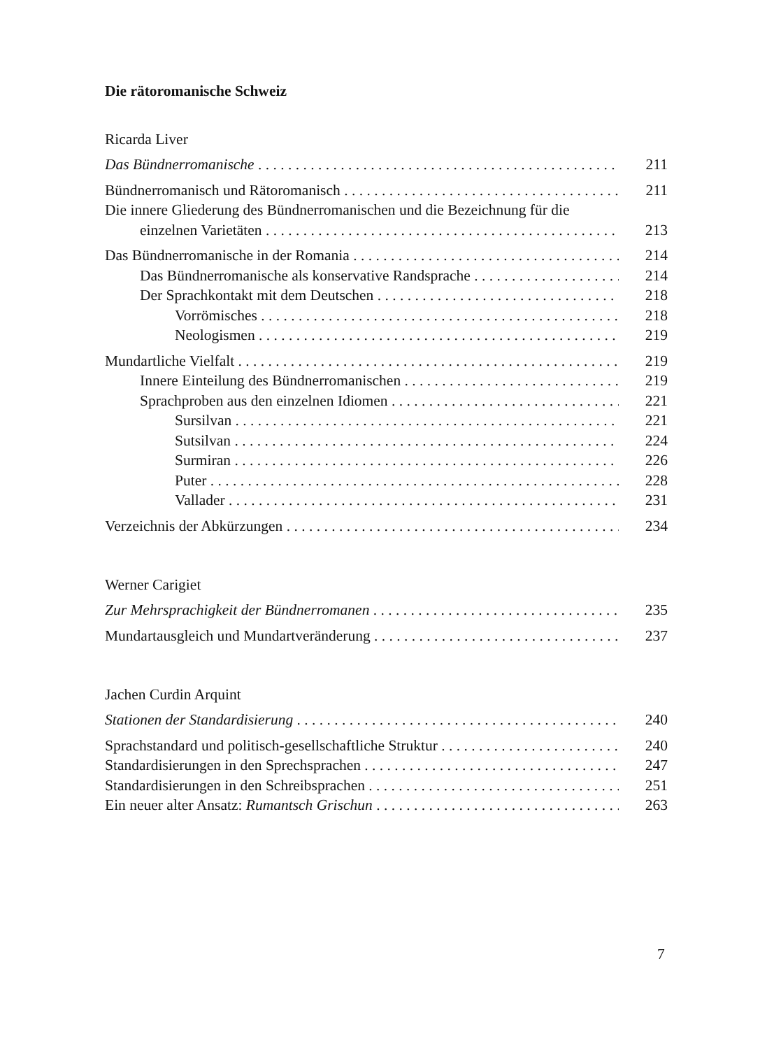Die rätoromanische Schweiz
Ricarda Liver
Das Bündnerromanische 211
Bündnerromanisch und Rätoromanisch 211
Die innere Gliederung des Bündnerromanischen und die Bezeichnung für die
einzelnen Varietäten 213
Das Bündnerromanische in der Romania 214
Das Bündnerromanische als konservative Randsprache 214
Der Sprachkontakt mit dem Deutschen 218
Vorrömisches 218
Neologismen 219
Mundartliche Vielfalt 219
Innere Einteilung des Bündnerromanischen 219
Sprachproben aus den einzelnen Idiomen 221
Sursilvan 221
Sutsilvan 224
Surmiran 226
Puter 228
Vallader 231
Verzeichnis der Abkürzungen 234
Werner Carigiet
Zur Mehrsprachigkeit der Bündnerromanen 235
Mundartausgleich und Mundartveränderung 237
Jachen Curdin Arquint
Stationen der Standardisierung 240
Sprachstandard und politisch-gesellschaftliche Struktur 240
Standardisierungen in den Sprechsprachen 247
Standardisierungen in den Schreibsprachen 251
Ein neuer alter Ansatz: Rumantsch Grischun 263
7